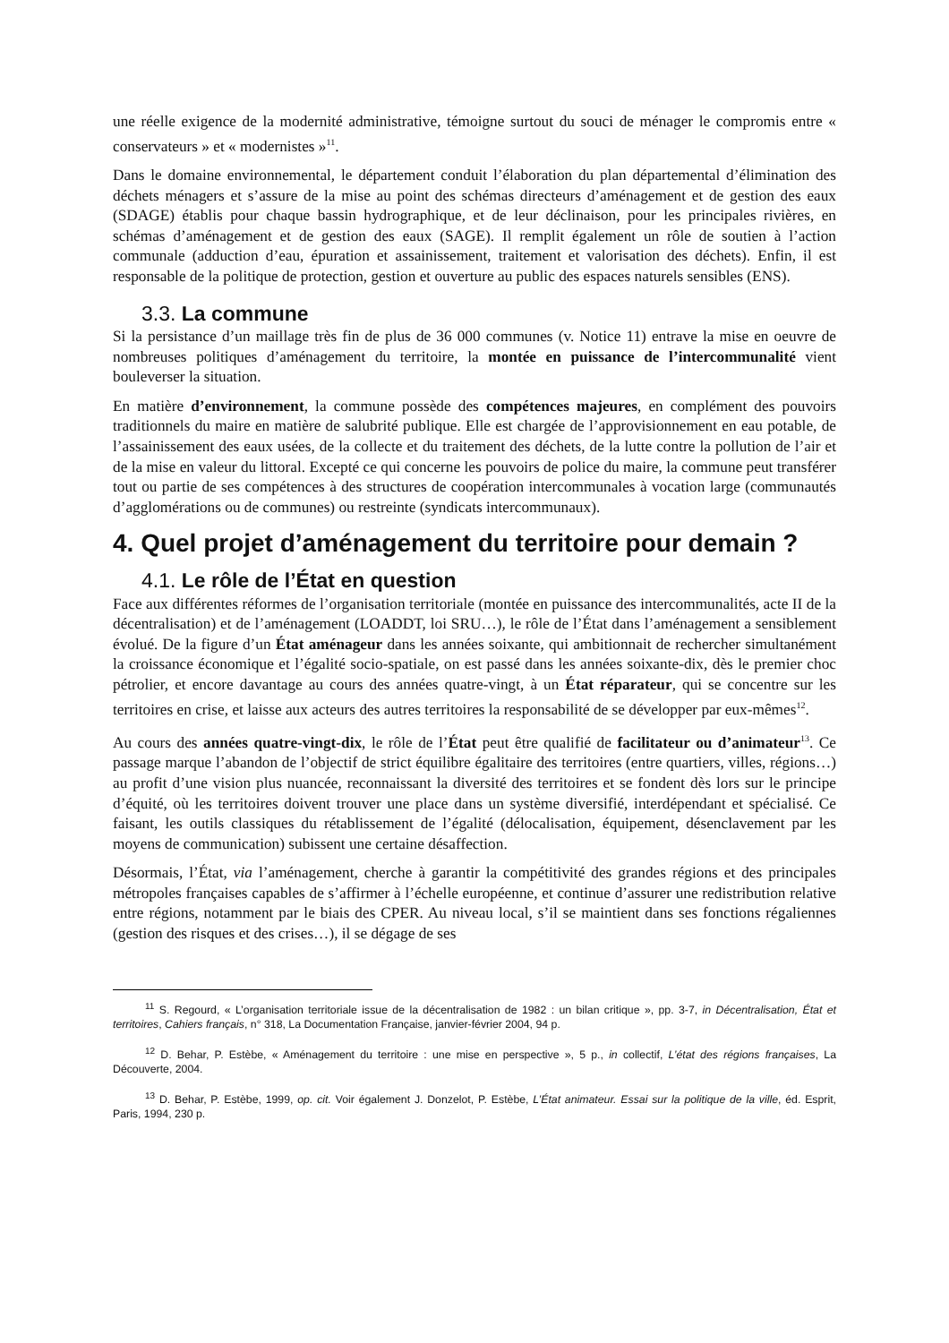une réelle exigence de la modernité administrative, témoigne surtout du souci de ménager le compromis entre « conservateurs » et « modernistes »<sup>11</sup>.
Dans le domaine environnemental, le département conduit l’élaboration du plan départemental d’élimination des déchets ménagers et s’assure de la mise au point des schémas directeurs d’aménagement et de gestion des eaux (SDAGE) établis pour chaque bassin hydrographique, et de leur déclinaison, pour les principales rivières, en schémas d’aménagement et de gestion des eaux (SAGE). Il remplit également un rôle de soutien à l’action communale (adduction d’eau, épuration et assainissement, traitement et valorisation des déchets). Enfin, il est responsable de la politique de protection, gestion et ouverture au public des espaces naturels sensibles (ENS).
3.3. La commune
Si la persistance d’un maillage très fin de plus de 36 000 communes (v. Notice 11) entrave la mise en oeuvre de nombreuses politiques d’aménagement du territoire, la montée en puissance de l’intercommunalité vient bouleverser la situation.
En matière d’environnement, la commune possède des compétences majeures, en complément des pouvoirs traditionnels du maire en matière de salubrité publique. Elle est chargée de l’approvisionnement en eau potable, de l’assainissement des eaux usées, de la collecte et du traitement des déchets, de la lutte contre la pollution de l’air et de la mise en valeur du littoral. Excepté ce qui concerne les pouvoirs de police du maire, la commune peut transférer tout ou partie de ses compétences à des structures de coopération intercommunales à vocation large (communautés d’agglomérations ou de communes) ou restreinte (syndicats intercommunaux).
4. Quel projet d’aménagement du territoire pour demain ?
4.1. Le rôle de l’État en question
Face aux différentes réformes de l’organisation territoriale (montée en puissance des intercommunalités, acte II de la décentralisation) et de l’aménagement (LOADDT, loi SRU…), le rôle de l’État dans l’aménagement a sensiblement évolué. De la figure d’un État aménageur dans les années soixante, qui ambitionnait de rechercher simultanément la croissance économique et l’égalité socio-spatiale, on est passé dans les années soixante-dix, dès le premier choc pétrolier, et encore davantage au cours des années quatre-vingt, à un État réparateur, qui se concentre sur les territoires en crise, et laisse aux acteurs des autres territoires la responsabilité de se développer par eux-mêmes<sup>12</sup>.
Au cours des années quatre-vingt-dix, le rôle de l’État peut être qualifié de facilitateur ou d’animateur<sup>13</sup>. Ce passage marque l’abandon de l’objectif de strict équilibre égalitaire des territoires (entre quartiers, villes, régions…) au profit d’une vision plus nuancée, reconnaissant la diversité des territoires et se fondent dès lors sur le principe d’équité, où les territoires doivent trouver une place dans un système diversifié, interdépendant et spécialisé. Ce faisant, les outils classiques du rétablissement de l’égalité (délocalisation, équipement, désenclavement par les moyens de communication) subissent une certaine désaffection.
Désormais, l’État, via l’aménagement, cherche à garantir la compétitivité des grandes régions et des principales métropoles françaises capables de s’affirmer à l’échelle européenne, et continue d’assurer une redistribution relative entre régions, notamment par le biais des CPER. Au niveau local, s’il se maintient dans ses fonctions régaliennes (gestion des risques et des crises…), il se dégage de ses
<sup>11</sup> S. Regourd, « L’organisation territoriale issue de la décentralisation de 1982 : un bilan critique », pp. 3-7, in Décentralisation, État et territoires, Cahiers français, n° 318, La Documentation Française, janvier-février 2004, 94 p.
<sup>12</sup> D. Behar, P. Estèbe, « Aménagement du territoire : une mise en perspective », 5 p., in collectif, L’état des régions françaises, La Découverte, 2004.
<sup>13</sup> D. Behar, P. Estèbe, 1999, op. cit. Voir également J. Donzelot, P. Estèbe, L’État animateur. Essai sur la politique de la ville, éd. Esprit, Paris, 1994, 230 p.